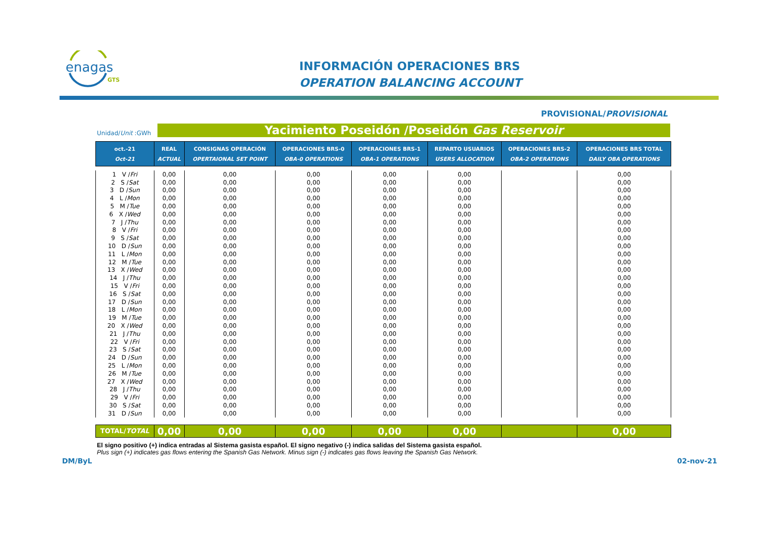enagas
GTS
INFORMACIÓN OPERACIONES BRS
OPERATION BALANCING ACCOUNT
PROVISIONAL/PROVISIONAL
Unidad/Unit :GWh Yacimiento Poseidón /Poseidón Gas Reservoir
| oct.-21 Oct-21 | REAL ACTUAL | CONSIGNAS OPERACIÓN OPERTAIONAL SET POINT | OPERACIONES BRS-0 OBA-0 OPERATIONS | OPERACIONES BRS-1 OBA-1 OPERATIONS | REPARTO USUARIOS USERS ALLOCATION | OPERACIONES BRS-2 OBA-2 OPERATIONS | OPERACIONES BRS TOTAL DAILY OBA OPERATIONS |
| --- | --- | --- | --- | --- | --- | --- | --- |
| 1 V / Fri | 0,00 | 0,00 | 0,00 | 0,00 | 0,00 | | 0,00 |
| 2 S / Sat | 0,00 | 0,00 | 0,00 | 0,00 | 0,00 | | 0,00 |
| 3 D / Sun | 0,00 | 0,00 | 0,00 | 0,00 | 0,00 | | 0,00 |
| 4 L / Mon | 0,00 | 0,00 | 0,00 | 0,00 | 0,00 | | 0,00 |
| 5 M / Tue | 0,00 | 0,00 | 0,00 | 0,00 | 0,00 | | 0,00 |
| 6 X / Wed | 0,00 | 0,00 | 0,00 | 0,00 | 0,00 | | 0,00 |
| 7 J / Thu | 0,00 | 0,00 | 0,00 | 0,00 | 0,00 | | 0,00 |
| 8 V / Fri | 0,00 | 0,00 | 0,00 | 0,00 | 0,00 | | 0,00 |
| 9 S / Sat | 0,00 | 0,00 | 0,00 | 0,00 | 0,00 | | 0,00 |
| 10 D / Sun | 0,00 | 0,00 | 0,00 | 0,00 | 0,00 | | 0,00 |
| 11 L / Mon | 0,00 | 0,00 | 0,00 | 0,00 | 0,00 | | 0,00 |
| 12 M / Tue | 0,00 | 0,00 | 0,00 | 0,00 | 0,00 | | 0,00 |
| 13 X / Wed | 0,00 | 0,00 | 0,00 | 0,00 | 0,00 | | 0,00 |
| 14 J / Thu | 0,00 | 0,00 | 0,00 | 0,00 | 0,00 | | 0,00 |
| 15 V / Fri | 0,00 | 0,00 | 0,00 | 0,00 | 0,00 | | 0,00 |
| 16 S / Sat | 0,00 | 0,00 | 0,00 | 0,00 | 0,00 | | 0,00 |
| 17 D / Sun | 0,00 | 0,00 | 0,00 | 0,00 | 0,00 | | 0,00 |
| 18 L / Mon | 0,00 | 0,00 | 0,00 | 0,00 | 0,00 | | 0,00 |
| 19 M / Tue | 0,00 | 0,00 | 0,00 | 0,00 | 0,00 | | 0,00 |
| 20 X / Wed | 0,00 | 0,00 | 0,00 | 0,00 | 0,00 | | 0,00 |
| 21 J / Thu | 0,00 | 0,00 | 0,00 | 0,00 | 0,00 | | 0,00 |
| 22 V / Fri | 0,00 | 0,00 | 0,00 | 0,00 | 0,00 | | 0,00 |
| 23 S / Sat | 0,00 | 0,00 | 0,00 | 0,00 | 0,00 | | 0,00 |
| 24 D / Sun | 0,00 | 0,00 | 0,00 | 0,00 | 0,00 | | 0,00 |
| 25 L / Mon | 0,00 | 0,00 | 0,00 | 0,00 | 0,00 | | 0,00 |
| 26 M / Tue | 0,00 | 0,00 | 0,00 | 0,00 | 0,00 | | 0,00 |
| 27 X / Wed | 0,00 | 0,00 | 0,00 | 0,00 | 0,00 | | 0,00 |
| 28 J / Thu | 0,00 | 0,00 | 0,00 | 0,00 | 0,00 | | 0,00 |
| 29 V / Fri | 0,00 | 0,00 | 0,00 | 0,00 | 0,00 | | 0,00 |
| 30 S / Sat | 0,00 | 0,00 | 0,00 | 0,00 | 0,00 | | 0,00 |
| 31 D / Sun | 0,00 | 0,00 | 0,00 | 0,00 | 0,00 | | 0,00 |
| TOTAL/ TOTAL | 0,00 | 0,00 | 0,00 | 0,00 | 0,00 | | 0,00 |
El signo positivo (+) indica entradas al Sistema gasista español. El signo negativo (-) indica salidas del Sistema gasista español.
Plus sign (+) indicates gas flows entering the Spanish Gas Network. Minus sign (-) indicates gas flows leaving the Spanish Gas Network.
DM/ByL 02-nov-21